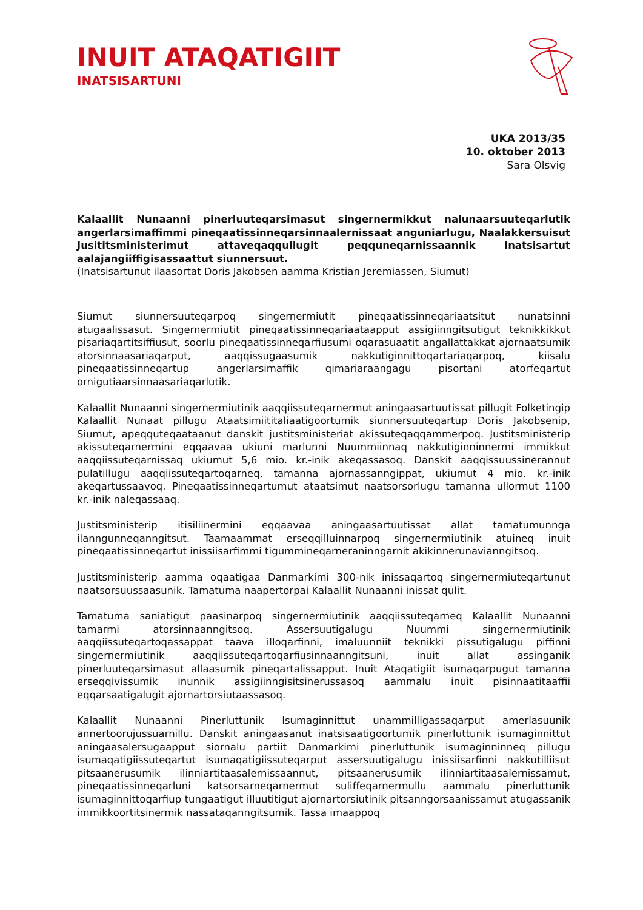INUIT ATAQATIGIIT
INATSISARTUNI
UKA 2013/35
10. oktober 2013
Sara Olsvig
Kalaallit Nunaanni pinerluuteqarsimasut singernermikkut nalunaarsuuteqarlutik angerlarsimaffimmi pineqaatissinneqarsinnaalernissaat anguniarlugu, Naalakkersuisut Jusititsministerimut attaveqaqqullugit peqquneqarnissaannik Inatsisartut aalajangiiffigisassaattut siunnersuut.
(Inatsisartunut ilaasortat Doris Jakobsen aamma Kristian Jeremiassen, Siumut)
Siumut siunnersuuteqarpoq singernermiutit pineqaatissinneqariaatsitut nunatsinni atugaalissasut. Singernermiutit pineqaatissinneqariaataapput assigiinngitsutigut teknikkikkut pisariaqartitsiffiusut, soorlu pineqaatissinneqarfiusumi oqarasuaatit angallattakkat ajornaatsumik atorsinnaasariaqarput, aaqqissugaasumik nakkutiginnittoqartariaqarpoq, kiisalu pineqaatissinneqartup angerlarsimaffik qimariaraangagu pisortani atorfeqartut ornigutiaarsinnaasariaqarlutik.
Kalaallit Nunaanni singernermiutinik aaqqiissuteqarnermut aningaasartuutissat pillugit Folketingip Kalaallit Nunaat pillugu Ataatsimiititaliaatigoortumik siunnersuuteqartup Doris Jakobsenip, Siumut, apeqquteqaataanut danskit justitsministeriat akissuteqaqqammerpoq. Justitsministerip akissuteqarnermini eqqaavaa ukiuni marlunni Nuummiinnaq nakkutiginninnermi immikkut aaqqiissuteqarnissaq ukiumut 5,6 mio. kr.-inik akeqassasoq. Danskit aaqqissuussinerannut pulatillugu aaqqiissuteqartoqarneq, tamanna ajornassanngippat, ukiumut 4 mio. kr.-inik akeqartussaavoq. Pineqaatissinneqartumut ataatsimut naatsorsorlugu tamanna ullormut 1100 kr.-inik naleqassaaq.
Justitsministerip itisiliinermini eqqaavaa aningaasartuutissat allat tamatumunnga ilanngunneqanngitsut. Taamaammat erseqqilluinnarpoq singernermiutinik atuineq inuit pineqaatissinneqartut inissiisarfimmi tigummineqarneraninngarnit akikinnerunavianngitsoq.
Justitsministerip aamma oqaatigaa Danmarkimi 300-nik inissaqartoq singernermiuteqartunut naatsorsuussaasunik. Tamatuma naapertorpai Kalaallit Nunaanni inissat qulit.
Tamatuma saniatigut paasinarpoq singernermiutinik aaqqiissuteqarneq Kalaallit Nunaanni tamarmi atorsinnaanngitsoq. Assersuutigalugu Nuummi singernermiutinik aaqqiissuteqartoqassappat taava illoqarfinni, imaluunniit teknikki pissutigalugu piffinni singernermiutinik aaqqiissuteqartoqarfiusinnaanngitsuni, inuit allat assinganik pinerluuteqarsimasut allaasumik pineqartalissapput. Inuit Ataqatigiit isumaqarpugut tamanna erseqqivissumik inunnik assigiinngisitsinerussasoq aammalu inuit pisinnaatitaaffii eqqarsaatigalugit ajornartorsiutaassasoq.
Kalaallit Nunaanni Pinerluttunik Isumaginnittut unammilligassaqarput amerlasuunik annertoorujussuarnillu. Danskit aningaasanut inatsisaatigoortumik pinerluttunik isumaginnittut aningaasalersugaapput siornalu partiit Danmarkimi pinerluttunik isumaginninneq pillugu isumaqatigiissuteqartut isumaqatigiissuteqarput assersuutigalugu inissiisarfinni nakkutilliisut pitsaanerusumik ilinniartitaasalernissaannut, pitsaanerusumik ilinniartitaasalernissamut, pineqaatissinneqarluni katsorsarneqarnermut suliffeqarnermullu aammalu pinerluttunik isumaginnittoqarfiup tungaatigut illuutitigut ajornartorsiutinik pitsanngorsaanissamut atugassanik immikkoortitsinermik nassataqanngitsumik. Tassa imaappoq